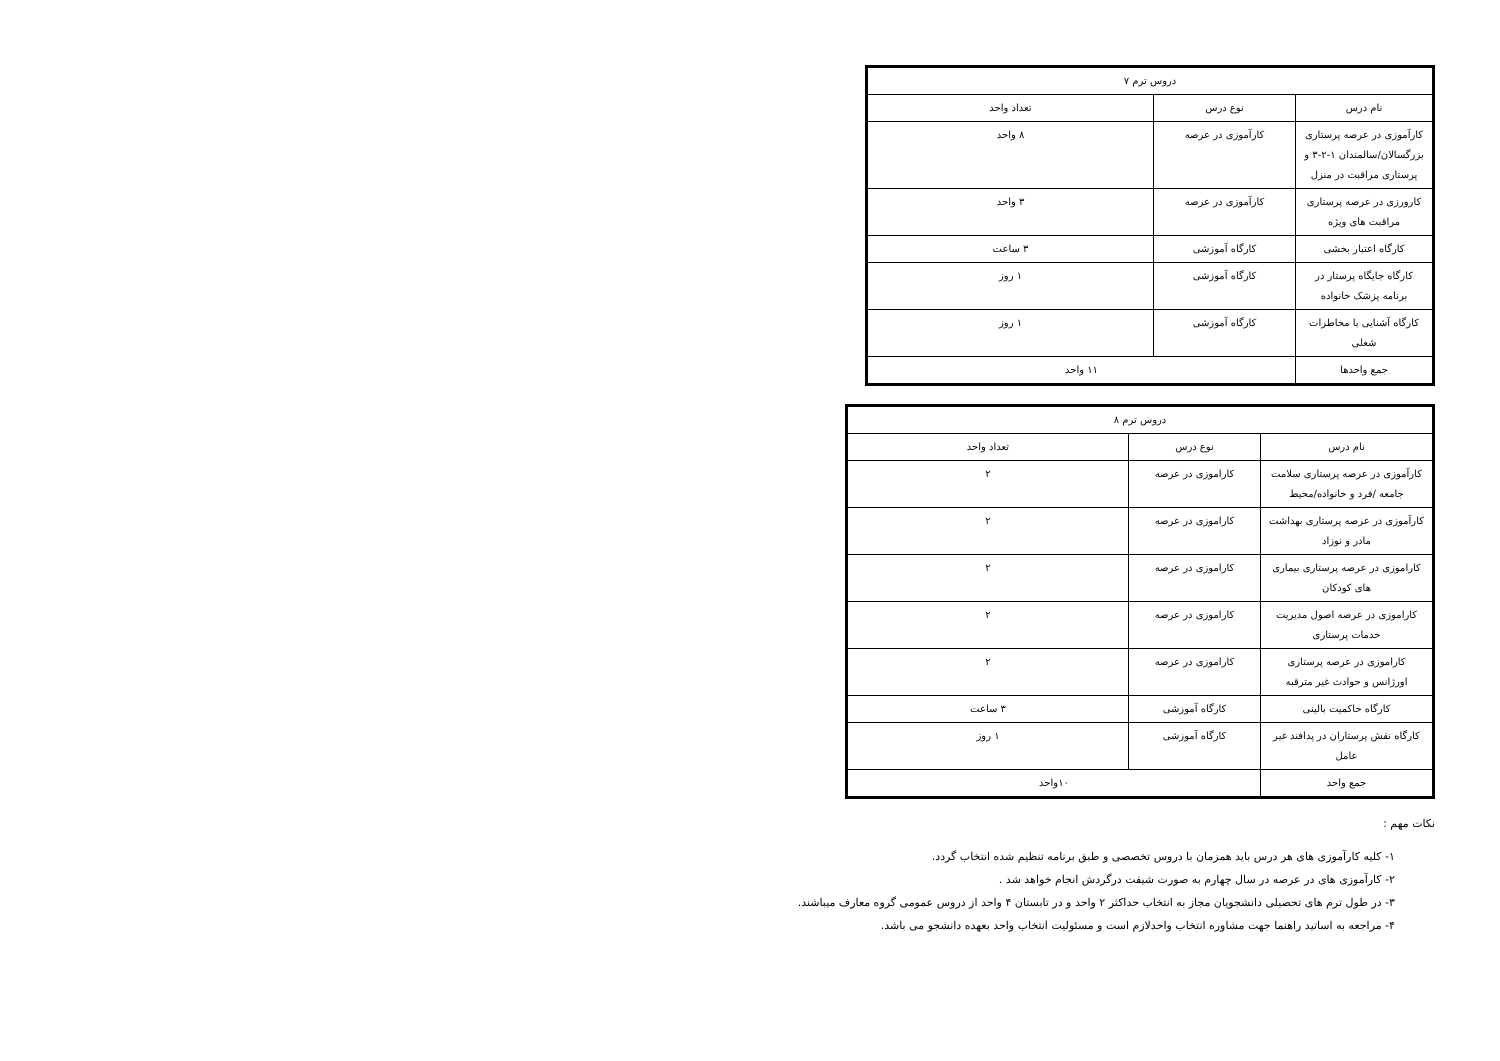| دروس ترم ۷ | | |
| --- | --- | --- |
| نام درس | نوع درس | تعداد واحد |
| کارآموزی در عرصه پرستاری بزرگسالان/سالمندان ۱-۲-۳ و پرستاری مراقبت در منزل | کارآموزی در عرصه | ۸ واحد |
| کارورزی در عرصه پرستاری مراقبت های ویژه | کارآموزی در عرصه | ۳ واحد |
| کارگاه اعتبار بخشی | کارگاه آموزشی | ۳ ساعت |
| کارگاه جایگاه پرستار در برنامه پزشک خانواده | کارگاه آموزشی | ۱ روز |
| کارگاه آشنایی با مخاطرات شغلی | کارگاه آموزشی | ۱ روز |
| جمع واحدها | ۱۱ واحد | |
| دروس ترم ۸ | | |
| --- | --- | --- |
| نام درس | نوع درس | تعداد واحد |
| کارآموزی در عرصه پرستاری سلامت جامعه /فرد و خانواده/محیط | کاراموزی در عرصه | ۲ |
| کارآموزی در عرصه پرستاری بهداشت مادر و نوزاد | کاراموزی در عرصه | ۲ |
| کاراموزی در عرصه پرستاری بیماری های کودکان | کاراموزی در عرصه | ۲ |
| کاراموزی در عرصه اصول مدیریت خدمات پرستاری | کاراموزی در عرصه | ۲ |
| کاراموزی در عرصه پرستاری اورژانس و حوادث غیر مترقبه | کاراموزی در عرصه | ۲ |
| کارگاه حاکمیت بالینی | کارگاه آموزشی | ۳ ساعت |
| کارگاه نقش پرستاران در پدافند غیر عامل | کارگاه آموزشی | ۱ روز |
| جمع واحد | ۱۰واحد | |
نکات مهم :
۱- کلیه کارآموزی های هر درس باید همزمان با دروس تخصصی و طبق برنامه تنظیم شده انتخاب گردد.
۲- کارآموزی های در عرصه در سال چهارم به صورت شیفت درگردش انجام خواهد شد .
۳- در طول ترم های تحصیلی دانشجویان مجاز به انتخاب حداکثر ۲ واحد و در تابستان ۴ واحد از دروس عمومی گروه معارف میباشند.
۴- مراجعه به اساتید راهنما جهت مشاوره انتخاب واحدلازم است و مسئولیت انتخاب واحد بعهده دانشجو می باشد.